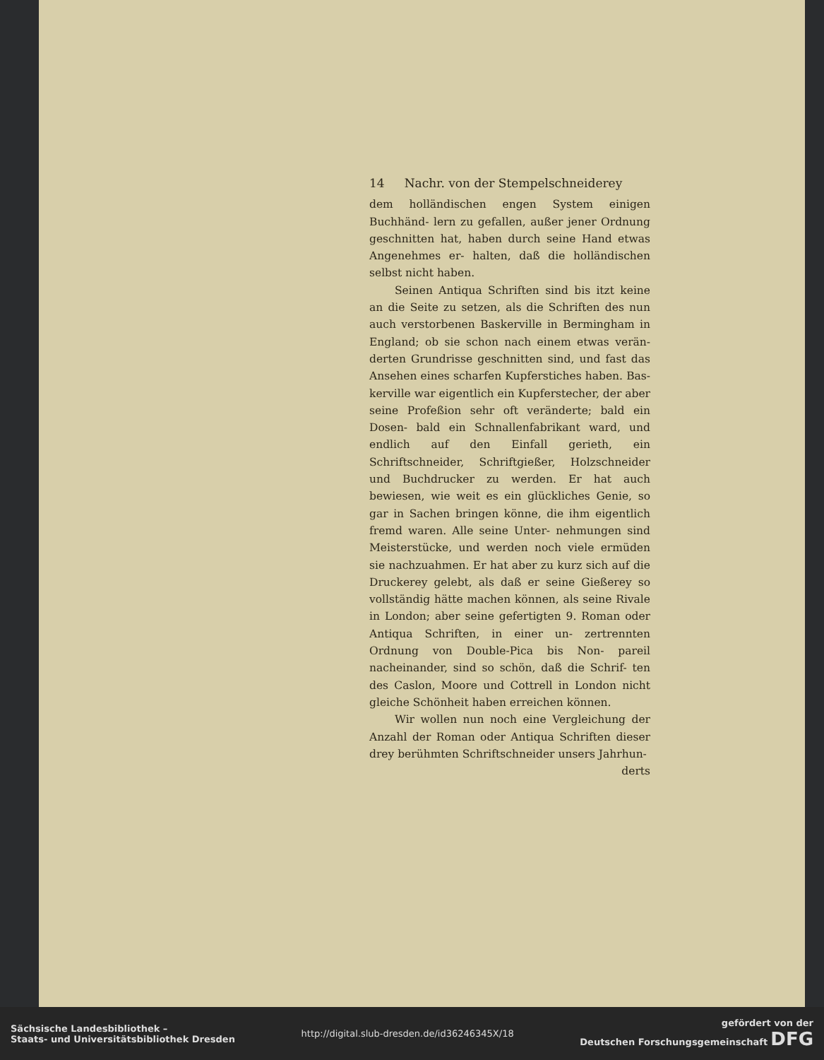14 Nachr. von der Stempelschneiderey
dem holländischen engen System einigen Buchhänd- lern zu gefallen, außer jener Ordnung geschnitten hat, haben durch seine Hand etwas Angenehmes er- halten, daß die holländischen selbst nicht haben.
Seinen Antiqua Schriften sind bis itzt keine an die Seite zu setzen, als die Schriften des nun auch verstorbenen Baskerville in Bermingham in England; ob sie schon nach einem etwas verän- derten Grundrisse geschnitten sind, und fast das Ansehen eines scharfen Kupferstiches haben. Bas- kerville war eigentlich ein Kupferstecher, der aber seine Profeßion sehr oft veränderte; bald ein Dosen- bald ein Schnallenfabrikant ward, und endlich auf den Einfall gerieth, ein Schriftschneider, Schriftgießer, Holzschneider und Buchdrucker zu werden. Er hat auch bewiesen, wie weit es ein glückliches Genie, so gar in Sachen bringen könne, die ihm eigentlich fremd waren. Alle seine Unter- nehmungen sind Meisterstücke, und werden noch viele ermüden sie nachzuahmen. Er hat aber zu kurz sich auf die Druckerey gelebt, als daß er seine Gießerey so vollständig hätte machen können, als seine Rivale in London; aber seine gefertigten 9. Roman oder Antiqua Schriften, in einer un- zertrennten Ordnung von Double-Pica bis Non- pareil nacheinander, sind so schön, daß die Schrif- ten des Caslon, Moore und Cottrell in London nicht gleiche Schönheit haben erreichen können.
Wir wollen nun noch eine Vergleichung der Anzahl der Roman oder Antiqua Schriften dieser drey berühmten Schriftschneider unsers Jahrhun-
derts
Sächsische Landesbibliothek –
Staats- und Universitätsbibliothek Dresden
http://digital.slub-dresden.de/id36246345X/18
gefördert von der
Deutschen Forschungsgemeinschaft DFG